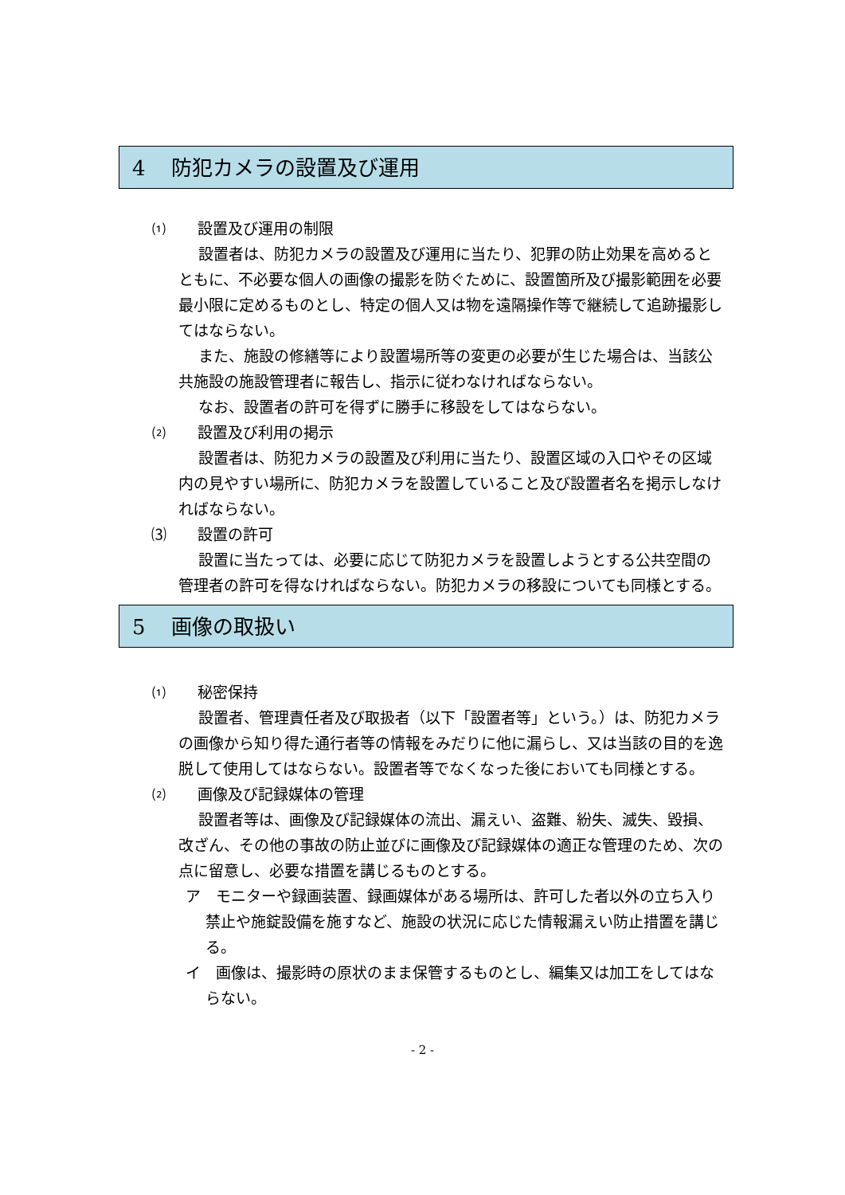4 防犯カメラの設置及び運用
⑴ 設置及び運用の制限
設置者は、防犯カメラの設置及び運用に当たり、犯罪の防止効果を高めるとともに、不必要な個人の画像の撮影を防ぐために、設置箇所及び撮影範囲を必要最小限に定めるものとし、特定の個人又は物を遠隔操作等で継続して追跡撮影してはならない。
また、施設の修繕等により設置場所等の変更の必要が生じた場合は、当該公共施設の施設管理者に報告し、指示に従わなければならない。
なお、設置者の許可を得ずに勝手に移設をしてはならない。
⑵ 設置及び利用の掲示
設置者は、防犯カメラの設置及び利用に当たり、設置区域の入口やその区域内の見やすい場所に、防犯カメラを設置していること及び設置者名を掲示しなければならない。
⑶ 設置の許可
設置に当たっては、必要に応じて防犯カメラを設置しようとする公共空間の管理者の許可を得なければならない。防犯カメラの移設についても同様とする。
5 画像の取扱い
⑴ 秘密保持
設置者、管理責任者及び取扱者（以下「設置者等」という。）は、防犯カメラの画像から知り得た通行者等の情報をみだりに他に漏らし、又は当該の目的を逸脱して使用してはならない。設置者等でなくなった後においても同様とする。
⑵ 画像及び記録媒体の管理
設置者等は、画像及び記録媒体の流出、漏えい、盗難、紛失、滅失、毀損、改ざん、その他の事故の防止並びに画像及び記録媒体の適正な管理のため、次の点に留意し、必要な措置を講じるものとする。
ア　モニターや録画装置、録画媒体がある場所は、許可した者以外の立ち入り禁止や施錠設備を施すなど、施設の状況に応じた情報漏えい防止措置を講じる。
イ　画像は、撮影時の原状のまま保管するものとし、編集又は加工をしてはならない。
- 2 -